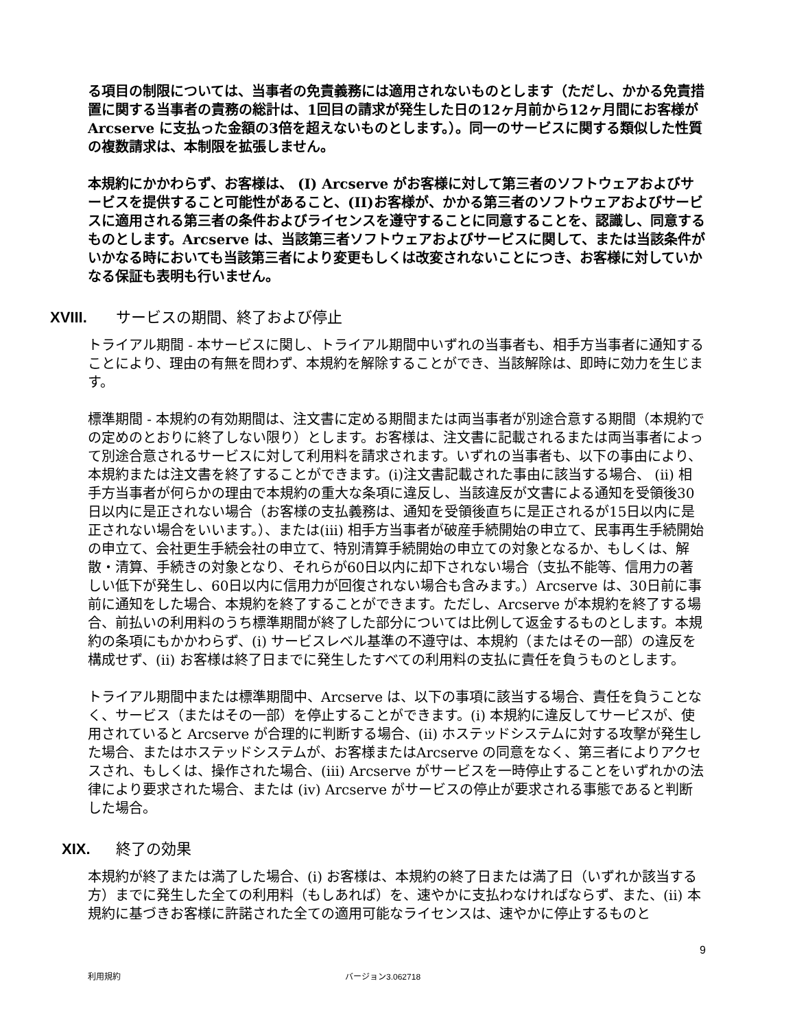る項目の制限については、当事者の免責義務には適用されないものとします（ただし、かかる免責措置に関する当事者の責務の総計は、1回目の請求が発生した日の12ヶ月前から12ヶ月間にお客様がArcserve に支払った金額の3倍を超えないものとします。）。同一のサービスに関する類似した性質の複数請求は、本制限を拡張しません。
本規約にかかわらず、お客様は、 (I) Arcserve がお客様に対して第三者のソフトウェアおよびサービスを提供すること可能性があること、(II)お客様が、かかる第三者のソフトウェアおよびサービスに適用される第三者の条件およびライセンスを遵守することに同意することを、認識し、同意するものとします。Arcserve は、当該第三者ソフトウェアおよびサービスに関して、または当該条件がいかなる時においても当該第三者により変更もしくは改変されないことにつき、お客様に対していかなる保証も表明も行いません。
XVIII. サービスの期間、終了および停止
トライアル期間 - 本サービスに関し、トライアル期間中いずれの当事者も、相手方当事者に通知することにより、理由の有無を問わず、本規約を解除することができ、当該解除は、即時に効力を生じます。
標準期間 - 本規約の有効期間は、注文書に定める期間または両当事者が別途合意する期間（本規約での定めのとおりに終了しない限り）とします。お客様は、注文書に記載されるまたは両当事者によって別途合意されるサービスに対して利用料を請求されます。いずれの当事者も、以下の事由により、本規約または注文書を終了することができます。(i)注文書記載された事由に該当する場合、 (ii) 相手方当事者が何らかの理由で本規約の重大な条項に違反し、当該違反が文書による通知を受領後30日以内に是正されない場合（お客様の支払義務は、通知を受領後直ちに是正されるが15日以内に是正されない場合をいいます。）、または(iii) 相手方当事者が破産手続開始の申立て、民事再生手続開始の申立て、会社更生手続会社の申立て、特別清算手続開始の申立ての対象となるか、もしくは、解散・清算、手続きの対象となり、それらが60日以内に却下されない場合（支払不能等、信用力の著しい低下が発生し、60日以内に信用力が回復されない場合も含みます。）Arcserve は、30日前に事前に通知をした場合、本規約を終了することができます。ただし、Arcserve が本規約を終了する場合、前払いの利用料のうち標準期間が終了した部分については比例して返金するものとします。本規約の条項にもかかわらず、(i) サービスレベル基準の不遵守は、本規約（またはその一部）の違反を構成せず、(ii) お客様は終了日までに発生したすべての利用料の支払に責任を負うものとします。
トライアル期間中または標準期間中、Arcserve は、以下の事項に該当する場合、責任を負うことなく、サービス（またはその一部）を停止することができます。(i) 本規約に違反してサービスが、使用されていると Arcserve が合理的に判断する場合、(ii) ホステッドシステムに対する攻撃が発生した場合、またはホステッドシステムが、お客様またはArcserve の同意をなく、第三者によりアクセスされ、もしくは、操作された場合、(iii) Arcserve がサービスを一時停止することをいずれかの法律により要求された場合、または (iv) Arcserve がサービスの停止が要求される事態であると判断した場合。
XIX. 終了の効果
本規約が終了または満了した場合、(i) お客様は、本規約の終了日または満了日（いずれか該当する方）までに発生した全ての利用料（もしあれば）を、速やかに支払わなければならず、また、(ii) 本規約に基づきお客様に許諾された全ての適用可能なライセンスは、速やかに停止するものと
9
利用規約 バージョン3.062718